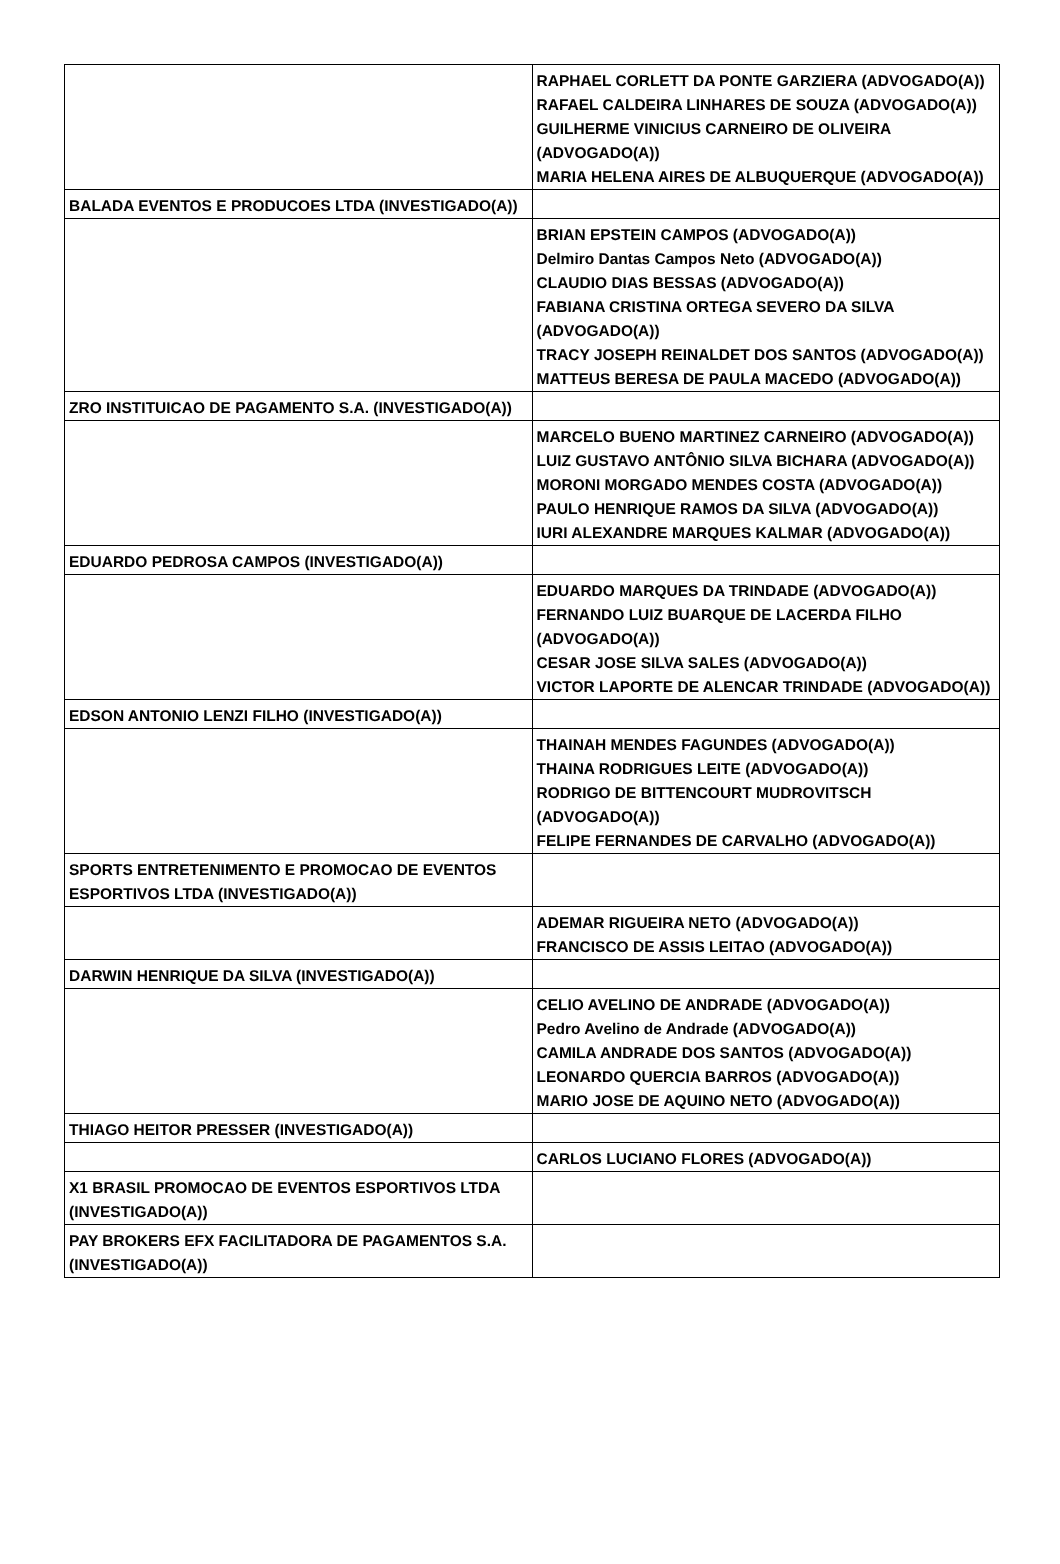| | RAPHAEL CORLETT DA PONTE GARZIERA (ADVOGADO(A)) RAFAEL CALDEIRA LINHARES DE SOUZA (ADVOGADO(A)) GUILHERME VINICIUS CARNEIRO DE OLIVEIRA (ADVOGADO(A)) MARIA HELENA AIRES DE ALBUQUERQUE (ADVOGADO(A)) |
| BALADA EVENTOS E PRODUCOES LTDA (INVESTIGADO(A)) | |
| | BRIAN EPSTEIN CAMPOS (ADVOGADO(A)) Delmiro Dantas Campos Neto (ADVOGADO(A)) CLAUDIO DIAS BESSAS (ADVOGADO(A)) FABIANA CRISTINA ORTEGA SEVERO DA SILVA (ADVOGADO(A)) TRACY JOSEPH REINALDET DOS SANTOS (ADVOGADO(A)) MATTEUS BERESA DE PAULA MACEDO (ADVOGADO(A)) |
| ZRO INSTITUICAO DE PAGAMENTO S.A. (INVESTIGADO(A)) | |
| | MARCELO BUENO MARTINEZ CARNEIRO (ADVOGADO(A)) LUIZ GUSTAVO ANTÔNIO SILVA BICHARA (ADVOGADO(A)) MORONI MORGADO MENDES COSTA (ADVOGADO(A)) PAULO HENRIQUE RAMOS DA SILVA (ADVOGADO(A)) IURI ALEXANDRE MARQUES KALMAR (ADVOGADO(A)) |
| EDUARDO PEDROSA CAMPOS (INVESTIGADO(A)) | |
| | EDUARDO MARQUES DA TRINDADE (ADVOGADO(A)) FERNANDO LUIZ BUARQUE DE LACERDA FILHO (ADVOGADO(A)) CESAR JOSE SILVA SALES (ADVOGADO(A)) VICTOR LAPORTE DE ALENCAR TRINDADE (ADVOGADO(A)) |
| EDSON ANTONIO LENZI FILHO (INVESTIGADO(A)) | |
| | THAINAH MENDES FAGUNDES (ADVOGADO(A)) THAINA RODRIGUES LEITE (ADVOGADO(A)) RODRIGO DE BITTENCOURT MUDROVITSCH (ADVOGADO(A)) FELIPE FERNANDES DE CARVALHO (ADVOGADO(A)) |
| SPORTS ENTRETENIMENTO E PROMOCAO DE EVENTOS ESPORTIVOS LTDA (INVESTIGADO(A)) | |
| | ADEMAR RIGUEIRA NETO (ADVOGADO(A)) FRANCISCO DE ASSIS LEITAO (ADVOGADO(A)) |
| DARWIN HENRIQUE DA SILVA (INVESTIGADO(A)) | |
| | CELIO AVELINO DE ANDRADE (ADVOGADO(A)) Pedro Avelino de Andrade (ADVOGADO(A)) CAMILA ANDRADE DOS SANTOS (ADVOGADO(A)) LEONARDO QUERCIA BARROS (ADVOGADO(A)) MARIO JOSE DE AQUINO NETO (ADVOGADO(A)) |
| THIAGO HEITOR PRESSER (INVESTIGADO(A)) | |
| | CARLOS LUCIANO FLORES (ADVOGADO(A)) |
| X1 BRASIL PROMOCAO DE EVENTOS ESPORTIVOS LTDA (INVESTIGADO(A)) | |
| PAY BROKERS EFX FACILITADORA DE PAGAMENTOS S.A. (INVESTIGADO(A)) | |